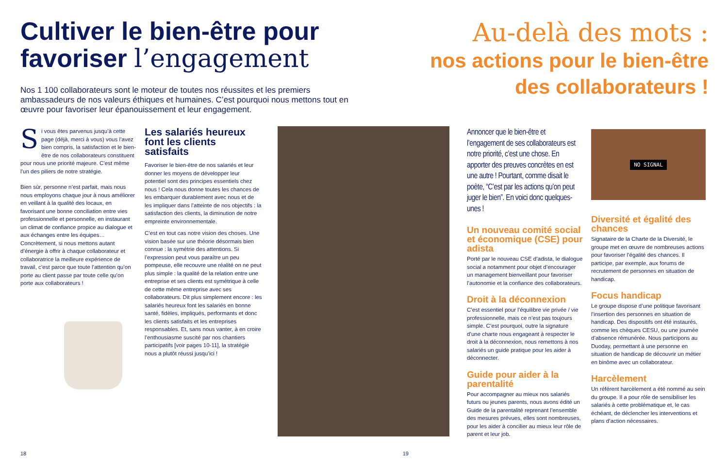Cultiver le bien-être pour favoriser l’engagement
Nos 1 100 collaborateurs sont le moteur de toutes nos réussites et les premiers ambassadeurs de nos valeurs éthiques et humaines. C’est pourquoi nous mettons tout en œuvre pour favoriser leur épanouissement et leur engagement.
Au-delà des mots :
nos actions pour le bien-être des collaborateurs !
Si vous êtes parvenus jusqu’à cette page (déjà, merci à vous) vous l’avez bien compris, la satisfaction et le bien-être de nos collaborateurs constituent pour nous une priorité majeure. C’est même l’un des piliers de notre stratégie.
Bien sûr, personne n’est parfait, mais nous nous employons chaque jour à nous améliorer en veillant à la qualité des locaux, en favorisant une bonne conciliation entre vies professionnelle et personnelle, en instaurant un climat de confiance propice au dialogue et aux échanges entre les équipes… Concrètement, si nous mettons autant d’énergie à offrir à chaque collaborateur et collaboratrice la meilleure expérience de travail, c’est parce que toute l’attention qu’on porte au client passe par toute celle qu’on porte aux collaborateurs !
Les salariés heureux font les clients satisfaits
Favoriser le bien-être de nos salariés et leur donner les moyens de développer leur potentiel sont des principes essentiels chez nous ! Cela nous donne toutes les chances de les embarquer durablement avec nous et de les impliquer dans l’atteinte de nos objectifs : la satisfaction des clients, la diminution de notre empreinte environnementale.
C’est en tout cas notre vision des choses. Une vision basée sur une théorie désormais bien connue : la symétrie des attentions. Si l’expression peut vous paraître un peu pompeuse, elle recouvre une réalité on ne peut plus simple : la qualité de la relation entre une entreprise et ses clients est symétrique à celle de cette même entreprise avec ses collaborateurs. Dit plus simplement encore : les salariés heureux font les salariés en bonne santé, fidèles, impliqués, performants et donc les clients satisfaits et les entreprises responsables. Et, sans nous vanter, à en croire l’enthousiasme suscité par nos chantiers participatifs [voir pages 10-11], la stratégie nous a plutôt réussi jusqu’ici !
Annoncer que le bien-être et l’engagement de ses collaborateurs est notre priorité, c’est une chose. En apporter des preuves concrètes en est une autre ! Pourtant, comme disait le poète, “C’est par les actions qu’on peut juger le bien”. En voici donc quelques-unes !
Un nouveau comité social et économique (CSE) pour adista
Porté par le nouveau CSE d’adista, le dialogue social a notamment pour objet d’encourager un management bienveillant pour favoriser l’autonomie et la confiance des collaborateurs.
Droit à la déconnexion
C’est essentiel pour l’équilibre vie privée / vie professionnelle, mais ce n’est pas toujours simple. C’est pourquoi, outre la signature d’une charte nous engageant à respecter le droit à la déconnexion, nous remettons à nos salariés un guide pratique pour les aider à déconnecter.
Guide pour aider à la parentalité
Pour accompagner au mieux nos salariés futurs ou jeunes parents, nous avons édité un Guide de la parentalité reprenant l’ensemble des mesures prévues, elles sont nombreuses, pour les aider à concilier au mieux leur rôle de parent et leur job.
NO SIGNAL
Diversité et égalité des chances
Signataire de la Charte de la Diversité, le groupe met en œuvre de nombreuses actions pour favoriser l’égalité des chances. Il participe, par exemple, aux forums de recrutement de personnes en situation de handicap.
Focus handicap
Le groupe dispose d’une politique favorisant l’insertion des personnes en situation de handicap. Des dispositifs ont été instaurés, comme les chèques CESU, ou une journée d’absence rémunérée. Nous participons au Duoday, permettant à une personne en situation de handicap de découvrir un métier en binôme avec un collaborateur.
Harcèlement
Un référent harcèlement a été nommé au sein du groupe. Il a pour rôle de sensibiliser les salariés à cette problématique et, le cas échéant, de déclencher les interventions et plans d’action nécessaires.
18 19